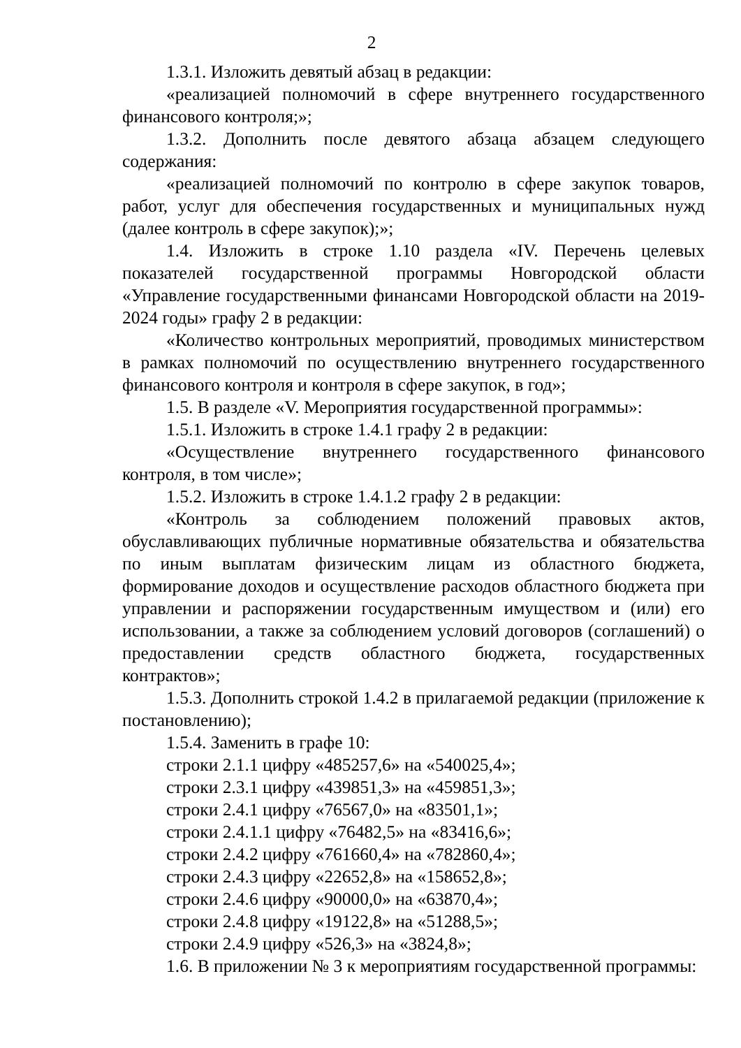2
1.3.1. Изложить девятый абзац в редакции:
«реализацией полномочий в сфере внутреннего государственного финансового контроля;»;
1.3.2. Дополнить после девятого абзаца абзацем следующего содержания:
«реализацией полномочий по контролю в сфере закупок товаров, работ, услуг для обеспечения государственных и муниципальных нужд (далее контроль в сфере закупок);»;
1.4. Изложить в строке 1.10 раздела «IV. Перечень целевых показателей государственной программы Новгородской области «Управление государственными финансами Новгородской области на 2019-2024 годы» графу 2 в редакции:
«Количество контрольных мероприятий, проводимых министерством в рамках полномочий по осуществлению внутреннего государственного финансового контроля и контроля в сфере закупок, в год»;
1.5. В разделе «V. Мероприятия государственной программы»:
1.5.1. Изложить в строке 1.4.1 графу 2 в редакции:
«Осуществление внутреннего государственного финансового контроля, в том числе»;
1.5.2. Изложить в строке 1.4.1.2 графу 2 в редакции:
«Контроль за соблюдением положений правовых актов, обуславливающих публичные нормативные обязательства и обязательства по иным выплатам физическим лицам из областного бюджета, формирование доходов и осуществление расходов областного бюджета при управлении и распоряжении государственным имуществом и (или) его использовании, а также за соблюдением условий договоров (соглашений) о предоставлении средств областного бюджета, государственных контрактов»;
1.5.3. Дополнить строкой 1.4.2 в прилагаемой редакции (приложение к постановлению);
1.5.4. Заменить в графе 10:
строки 2.1.1 цифру «485257,6» на «540025,4»;
строки 2.3.1 цифру «439851,3» на «459851,3»;
строки 2.4.1 цифру «76567,0» на «83501,1»;
строки 2.4.1.1 цифру «76482,5» на «83416,6»;
строки 2.4.2 цифру «761660,4» на «782860,4»;
строки 2.4.3 цифру «22652,8» на «158652,8»;
строки 2.4.6 цифру «90000,0» на «63870,4»;
строки 2.4.8 цифру «19122,8» на «51288,5»;
строки 2.4.9 цифру «526,3» на «3824,8»;
1.6. В приложении № 3 к мероприятиям государственной программы: